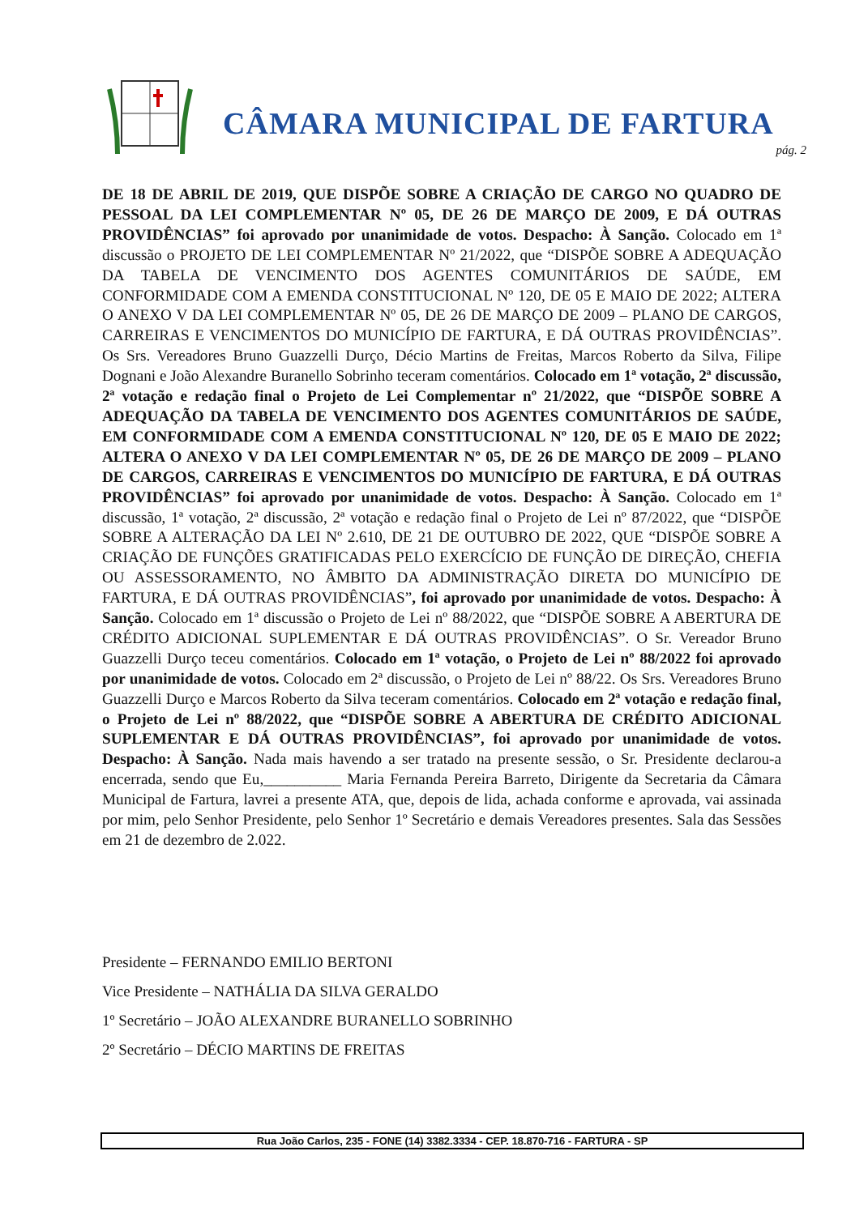CÂMARA MUNICIPAL DE FARTURA
pág. 2
DE 18 DE ABRIL DE 2019, QUE DISPÕE SOBRE A CRIAÇÃO DE CARGO NO QUADRO DE PESSOAL DA LEI COMPLEMENTAR Nº 05, DE 26 DE MARÇO DE 2009, E DÁ OUTRAS PROVIDÊNCIAS” foi aprovado por unanimidade de votos. Despacho: À Sanção. Colocado em 1ª discussão o PROJETO DE LEI COMPLEMENTAR Nº 21/2022, que “DISPÕE SOBRE A ADEQUAÇÃO DA TABELA DE VENCIMENTO DOS AGENTES COMUNITÁRIOS DE SAÚDE, EM CONFORMIDADE COM A EMENDA CONSTITUCIONAL Nº 120, DE 05 E MAIO DE 2022; ALTERA O ANEXO V DA LEI COMPLEMENTAR Nº 05, DE 26 DE MARÇO DE 2009 – PLANO DE CARGOS, CARREIRAS E VENCIMENTOS DO MUNICÍPIO DE FARTURA, E DÁ OUTRAS PROVIDÊNCIAS”. Os Srs. Vereadores Bruno Guazzelli Durço, Décio Martins de Freitas, Marcos Roberto da Silva, Filipe Dognani e João Alexandre Buranello Sobrinho teceram comentários. Colocado em 1ª votação, 2ª discussão, 2ª votação e redação final o Projeto de Lei Complementar nº 21/2022, que “DISPÕE SOBRE A ADEQUAÇÃO DA TABELA DE VENCIMENTO DOS AGENTES COMUNITÁRIOS DE SAÚDE, EM CONFORMIDADE COM A EMENDA CONSTITUCIONAL Nº 120, DE 05 E MAIO DE 2022; ALTERA O ANEXO V DA LEI COMPLEMENTAR Nº 05, DE 26 DE MARÇO DE 2009 – PLANO DE CARGOS, CARREIRAS E VENCIMENTOS DO MUNICÍPIO DE FARTURA, E DÁ OUTRAS PROVIDÊNCIAS” foi aprovado por unanimidade de votos. Despacho: À Sanção. Colocado em 1ª discussão, 1ª votação, 2ª discussão, 2ª votação e redação final o Projeto de Lei nº 87/2022, que “DISPÕE SOBRE A ALTERAÇÃO DA LEI Nº 2.610, DE 21 DE OUTUBRO DE 2022, QUE “DISPÕE SOBRE A CRIAÇÃO DE FUNÇÕES GRATIFICADAS PELO EXERCÍCIO DE FUNÇÃO DE DIREÇÃO, CHEFIA OU ASSESSORAMENTO, NO ÂMBITO DA ADMINISTRAÇÃO DIRETA DO MUNICÍPIO DE FARTURA, E DÁ OUTRAS PROVIDÊNCIAS”, foi aprovado por unanimidade de votos. Despacho: À Sanção. Colocado em 1ª discussão o Projeto de Lei nº 88/2022, que “DISPÕE SOBRE A ABERTURA DE CRÉDITO ADICIONAL SUPLEMENTAR E DÁ OUTRAS PROVIDÊNCIAS”. O Sr. Vereador Bruno Guazzelli Durço teceu comentários. Colocado em 1ª votação, o Projeto de Lei nº 88/2022 foi aprovado por unanimidade de votos. Colocado em 2ª discussão, o Projeto de Lei nº 88/22. Os Srs. Vereadores Bruno Guazzelli Durço e Marcos Roberto da Silva teceram comentários. Colocado em 2ª votação e redação final, o Projeto de Lei nº 88/2022, que “DISPÕE SOBRE A ABERTURA DE CRÉDITO ADICIONAL SUPLEMENTAR E DÁ OUTRAS PROVIDÊNCIAS”, foi aprovado por unanimidade de votos. Despacho: À Sanção. Nada mais havendo a ser tratado na presente sessão, o Sr. Presidente declarou-a encerrada, sendo que Eu,__________ Maria Fernanda Pereira Barreto, Dirigente da Secretaria da Câmara Municipal de Fartura, lavrei a presente ATA, que, depois de lida, achada conforme e aprovada, vai assinada por mim, pelo Senhor Presidente, pelo Senhor 1º Secretário e demais Vereadores presentes. Sala das Sessões em 21 de dezembro de 2.022.
Presidente – FERNANDO EMILIO BERTONI
Vice Presidente – NATHÁLIA DA SILVA GERALDO
1º Secretário – JOÃO ALEXANDRE BURANELLO SOBRINHO
2º Secretário – DÉCIO MARTINS DE FREITAS
Rua João Carlos, 235 - FONE (14) 3382.3334 - CEP. 18.870-716 - FARTURA - SP